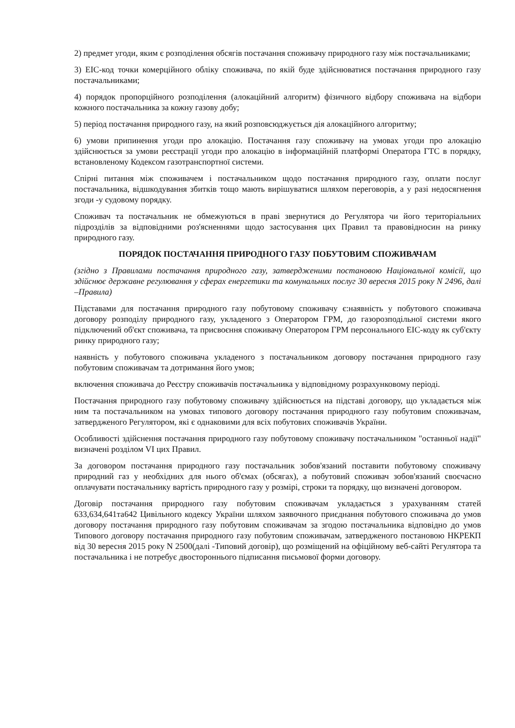2) предмет угоди, яким є розподілення обсягів постачання споживачу природного газу між постачальниками;
3) EIC-код точки комерційного обліку споживача, по якій буде здійснюватися постачання природного газу постачальниками;
4) порядок пропорційного розподілення (алокаційний алгоритм) фізичного відбору споживача на відбори кожного постачальника за кожну газову добу;
5) період постачання природного газу, на який розповсюджується дія алокаційного алгоритму;
6) умови припинення угоди про алокацію. Постачання газу споживачу на умовах угоди про алокацію здійснюється за умови реєстрації угоди про алокацію в інформаційній платформі Оператора ГТС в порядку, встановленому Кодексом газотранспортної системи.
Спірні питання між споживачем і постачальником щодо постачання природного газу, оплати послуг постачальника, відшкодування збитків тощо мають вирішуватися шляхом переговорів, а у разі недосягнення згоди -у судовому порядку.
Споживач та постачальник не обмежуються в праві звернутися до Регулятора чи його територіальних підрозділів за відповідними роз'ясненнями щодо застосування цих Правил та правовідносин на ринку природного газу.
ПОРЯДОК ПОСТАЧАННЯ ПРИРОДНОГО ГАЗУ ПОБУТОВИМ СПОЖИВАЧАМ
(згідно з Правилами постачання природного газу, затвердженими постановою Національної комісії, що здійснює державне регулювання у сферах енергетики та комунальних послуг 30 вересня 2015 року N 2496, далі –Правила)
Підставами для постачання природного газу побутовому споживачу є:наявність у побутового споживача договору розподілу природного газу, укладеного з Оператором ГРМ, до газорозподільної системи якого підключений об'єкт споживача, та присвоєння споживачу Оператором ГРМ персонального EIC-коду як суб'єкту ринку природного газу;
наявність у побутового споживача укладеного з постачальником договору постачання природного газу побутовим споживачам та дотримання його умов;
включення споживача до Реєстру споживачів постачальника у відповідному розрахунковому періоді.
Постачання природного газу побутовому споживачу здійснюється на підставі договору, що укладається між ним та постачальником на умовах типового договору постачання природного газу побутовим споживачам, затвердженого Регулятором, які є однаковими для всіх побутових споживачів України.
Особливості здійснення постачання природного газу побутовому споживачу постачальником "останньої надії" визначені розділом VI цих Правил.
За договором постачання природного газу постачальник зобов'язаний поставити побутовому споживачу природний газ у необхідних для нього об'ємах (обсягах), а побутовий споживач зобов'язаний своєчасно оплачувати постачальнику вартість природного газу у розмірі, строки та порядку, що визначені договором.
Договір постачання природного газу побутовим споживачам укладається з урахуванням статей 633,634,641та642 Цивільного кодексу України шляхом заявочного приєднання побутового споживача до умов договору постачання природного газу побутовим споживачам за згодою постачальника відповідно до умов Типового договору постачання природного газу побутовим споживачам, затвердженого постановою НКРЕКП від 30 вересня 2015 року N 2500(далі -Типовий договір), що розміщений на офіційному веб-сайті Регулятора та постачальника і не потребує двостороннього підписання письмової форми договору.